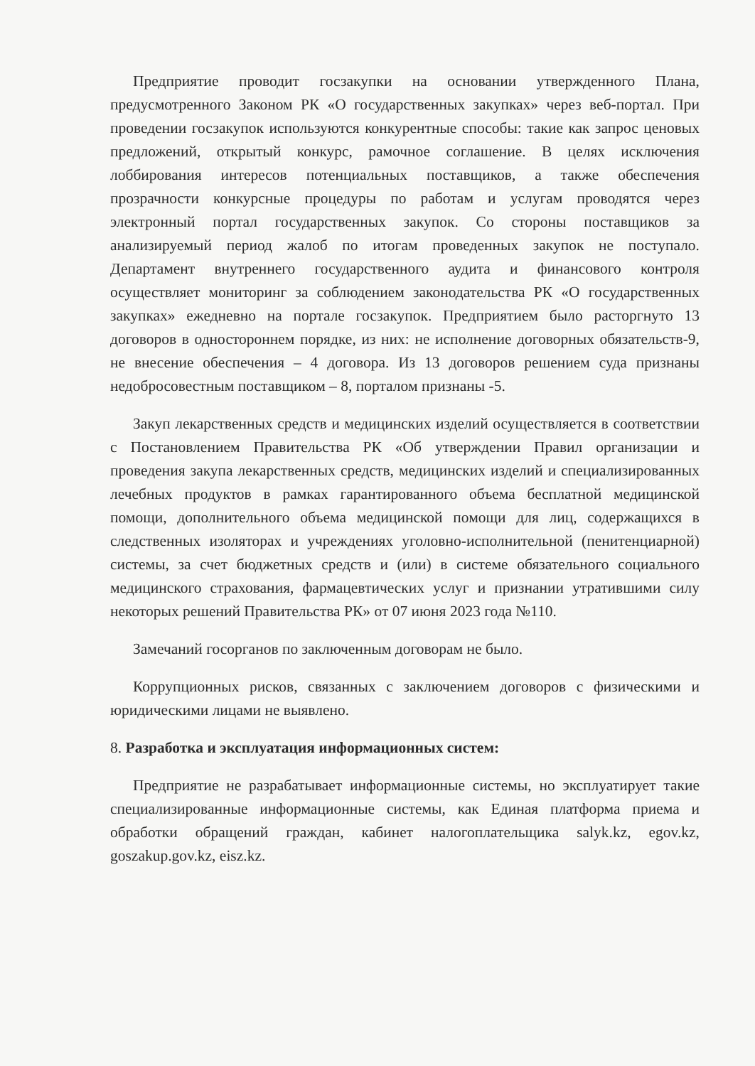Предприятие проводит госзакупки на основании утвержденного Плана, предусмотренного Законом РК «О государственных закупках» через веб-портал. При проведении госзакупок используются конкурентные способы: такие как запрос ценовых предложений, открытый конкурс, рамочное соглашение. В целях исключения лоббирования интересов потенциальных поставщиков, а также обеспечения прозрачности конкурсные процедуры по работам и услугам проводятся через электронный портал государственных закупок. Со стороны поставщиков за анализируемый период жалоб по итогам проведенных закупок не поступало. Департамент внутреннего государственного аудита и финансового контроля осуществляет мониторинг за соблюдением законодательства РК «О государственных закупках» ежедневно на портале госзакупок. Предприятием было расторгнуто 13 договоров в одностороннем порядке, из них: не исполнение договорных обязательств-9, не внесение обеспечения – 4 договора. Из 13 договоров решением суда признаны недобросовестным поставщиком – 8, порталом признаны -5.
Закуп лекарственных средств и медицинских изделий осуществляется в соответствии с Постановлением Правительства РК «Об утверждении Правил организации и проведения закупа лекарственных средств, медицинских изделий и специализированных лечебных продуктов в рамках гарантированного объема бесплатной медицинской помощи, дополнительного объема медицинской помощи для лиц, содержащихся в следственных изоляторах и учреждениях уголовно-исполнительной (пенитенциарной) системы, за счет бюджетных средств и (или) в системе обязательного социального медицинского страхования, фармацевтических услуг и признании утратившими силу некоторых решений Правительства РК» от 07 июня 2023 года №110.
Замечаний госорганов по заключенным договорам не было.
Коррупционных рисков, связанных с заключением договоров с физическими и юридическими лицами не выявлено.
8. Разработка и эксплуатация информационных систем:
Предприятие не разрабатывает информационные системы, но эксплуатирует такие специализированные информационные системы, как Единая платформа приема и обработки обращений граждан, кабинет налогоплательщика salyk.kz, egov.kz, goszakup.gov.kz, eisz.kz.